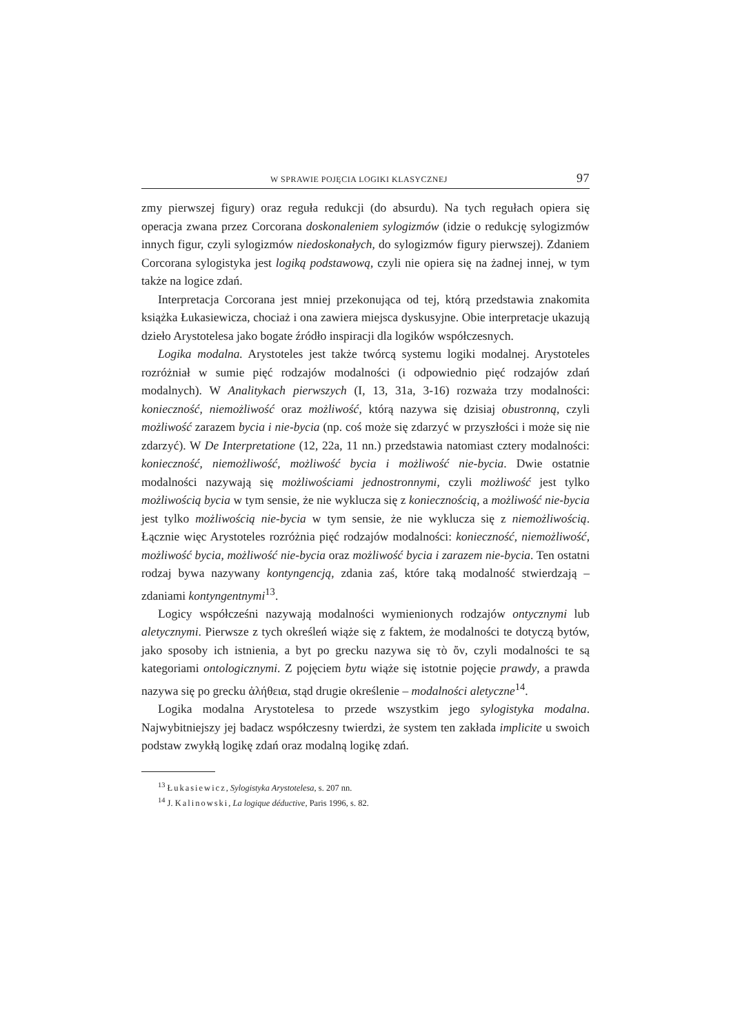W SPRAWIE POJĘCIA LOGIKI KLASYCZNEJ 97
zmy pierwszej figury) oraz reguła redukcji (do absurdu). Na tych regułach opiera się operacja zwana przez Corcorana doskonaleniem sylogizmów (idzie o redukcję sylogizmów innych figur, czyli sylogizmów niedoskonałych, do sylogizmów figury pierwszej). Zdaniem Corcorana sylogistyka jest logiką podstawową, czyli nie opiera się na żadnej innej, w tym także na logice zdań.
Interpretacja Corcorana jest mniej przekonująca od tej, którą przedstawia znakomita książka Łukasiewicza, chociaż i ona zawiera miejsca dyskusyjne. Obie interpretacje ukazują dzieło Arystotelesa jako bogate źródło inspiracji dla logików współczesnych.
Logika modalna. Arystoteles jest także twórcą systemu logiki modalnej. Arystoteles rozróżniał w sumie pięć rodzajów modalności (i odpowiednio pięć rodzajów zdań modalnych). W Analitykach pierwszych (I, 13, 31a, 3-16) rozważa trzy modalności: konieczność, niemożliwość oraz możliwość, którą nazywa się dzisiaj obustronną, czyli możliwość zarazem bycia i nie-bycia (np. coś może się zdarzyć w przyszłości i może się nie zdarzyć). W De Interpretatione (12, 22a, 11 nn.) przedstawia natomiast cztery modalności: konieczność, niemożliwość, możliwość bycia i możliwość nie-bycia. Dwie ostatnie modalności nazywają się możliwościami jednostronnymi, czyli możliwość jest tylko możliwością bycia w tym sensie, że nie wyklucza się z koniecznością, a możliwość nie-bycia jest tylko możliwością nie-bycia w tym sensie, że nie wyklucza się z niemożliwością. Łącznie więc Arystoteles rozróżnia pięć rodzajów modalności: konieczność, niemożliwość, możliwość bycia, możliwość nie-bycia oraz możliwość bycia i zarazem nie-bycia. Ten ostatni rodzaj bywa nazywany kontyngencją, zdania zaś, które taką modalność stwierdzają – zdaniami kontyngentnymi<sup>13</sup>.
Logicy współcześni nazywają modalności wymienionych rodzajów ontycznymi lub aletycznymi. Pierwsze z tych określeń wiąże się z faktem, że modalności te dotyczą bytów, jako sposoby ich istnienia, a byt po grecku nazywa się τὸ ὄν, czyli modalności te są kategoriami ontologicznymi. Z pojęciem bytu wiąże się istotnie pojęcie prawdy, a prawda nazywa się po grecku ἀλήθεια, stąd drugie określenie – modalności aletyczne<sup>14</sup>.
Logika modalna Arystotelesa to przede wszystkim jego sylogistyka modalna. Najwybitniejszy jej badacz współczesny twierdzi, że system ten zakłada implicite u swoich podstaw zwykłą logikę zdań oraz modalną logikę zdań.
<sup>13</sup> Łukasiewicz, Sylogistyka Arystotelesa, s. 207 nn.
<sup>14</sup> J. Kalinowski, La logique déductive, Paris 1996, s. 82.